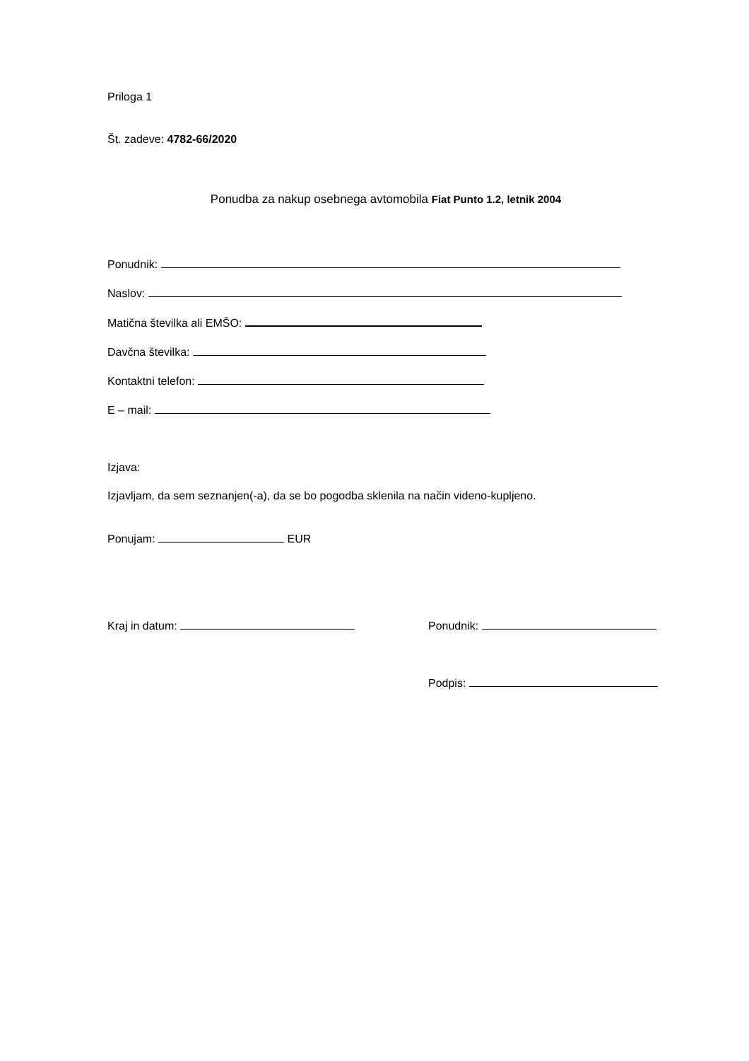Priloga 1
Št. zadeve: 4782-66/2020
Ponudba za nakup osebnega avtomobila Fiat Punto 1.2, letnik 2004
Ponudnik:
Naslov:
Matična številka ali EMŠO:
Davčna številka:
Kontaktni telefon:
E – mail:
Izjava:
Izjavljam, da sem seznanjen(-a), da se bo pogodba sklenila na način videno-kupljeno.
Ponujam: EUR
Kraj in datum: Ponudnik:
Podpis: